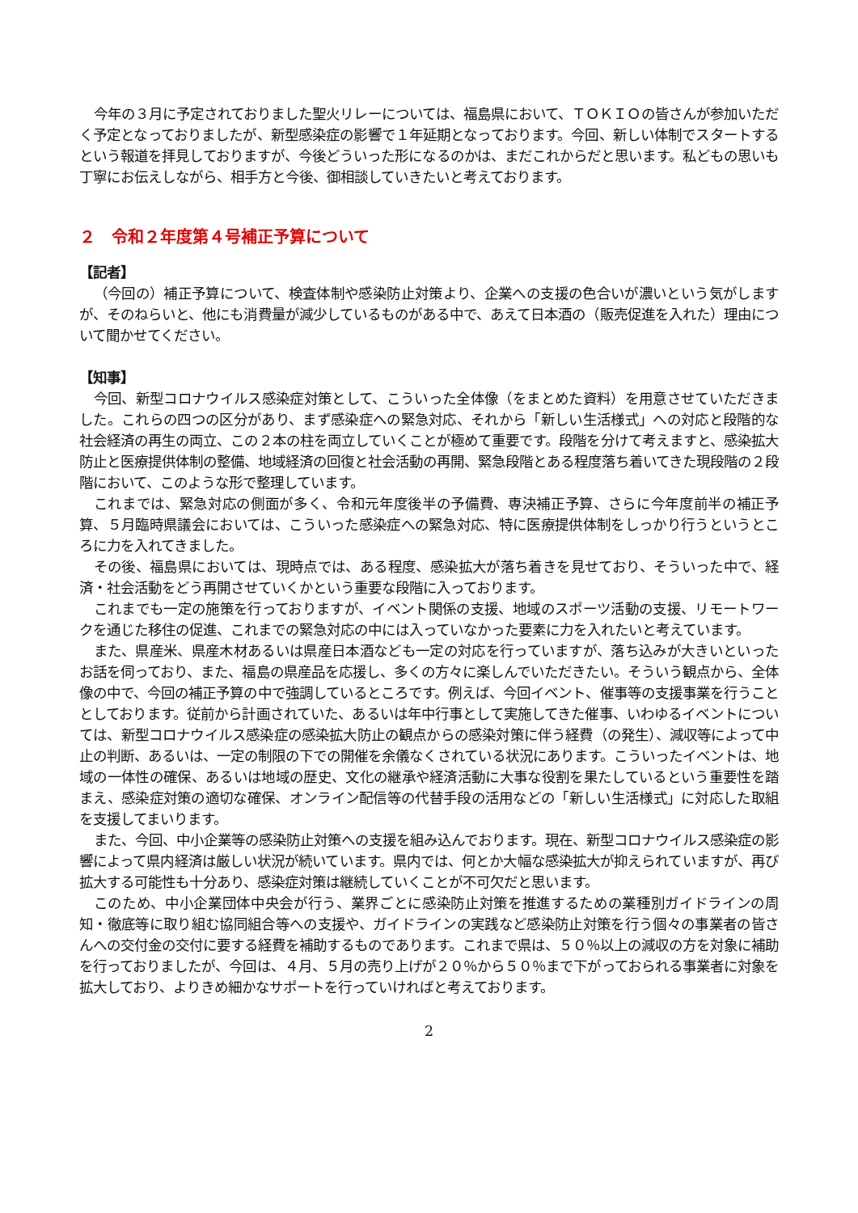今年の３月に予定されておりました聖火リレーについては、福島県において、ＴＯＫＩＯの皆さんが参加いただく予定となっておりましたが、新型感染症の影響で１年延期となっております。今回、新しい体制でスタートするという報道を拝見しておりますが、今後どういった形になるのかは、まだこれからだと思います。私どもの思いも丁寧にお伝えしながら、相手方と今後、御相談していきたいと考えております。
２　令和２年度第４号補正予算について
【記者】
（今回の）補正予算について、検査体制や感染防止対策より、企業への支援の色合いが濃いという気がしますが、そのねらいと、他にも消費量が減少しているものがある中で、あえて日本酒の（販売促進を入れた）理由について聞かせてください。
【知事】
今回、新型コロナウイルス感染症対策として、こういった全体像（をまとめた資料）を用意させていただきました。これらの四つの区分があり、まず感染症への緊急対応、それから「新しい生活様式」への対応と段階的な社会経済の再生の両立、この２本の柱を両立していくことが極めて重要です。段階を分けて考えますと、感染拡大防止と医療提供体制の整備、地域経済の回復と社会活動の再開、緊急段階とある程度落ち着いてきた現段階の２段階において、このような形で整理しています。
これまでは、緊急対応の側面が多く、令和元年度後半の予備費、専決補正予算、さらに今年度前半の補正予算、５月臨時県議会においては、こういった感染症への緊急対応、特に医療提供体制をしっかり行うというところに力を入れてきました。
その後、福島県においては、現時点では、ある程度、感染拡大が落ち着きを見せており、そういった中で、経済・社会活動をどう再開させていくかという重要な段階に入っております。
これまでも一定の施策を行っておりますが、イベント関係の支援、地域のスポーツ活動の支援、リモートワークを通じた移住の促進、これまでの緊急対応の中には入っていなかった要素に力を入れたいと考えています。
また、県産米、県産木材あるいは県産日本酒なども一定の対応を行っていますが、落ち込みが大きいといったお話を伺っており、また、福島の県産品を応援し、多くの方々に楽しんでいただきたい。そういう観点から、全体像の中で、今回の補正予算の中で強調しているところです。例えば、今回イベント、催事等の支援事業を行うこととしております。従前から計画されていた、あるいは年中行事として実施してきた催事、いわゆるイベントについては、新型コロナウイルス感染症の感染拡大防止の観点からの感染対策に伴う経費（の発生）、減収等によって中止の判断、あるいは、一定の制限の下での開催を余儀なくされている状況にあります。こういったイベントは、地域の一体性の確保、あるいは地域の歴史、文化の継承や経済活動に大事な役割を果たしているという重要性を踏まえ、感染症対策の適切な確保、オンライン配信等の代替手段の活用などの「新しい生活様式」に対応した取組を支援してまいります。
また、今回、中小企業等の感染防止対策への支援を組み込んでおります。現在、新型コロナウイルス感染症の影響によって県内経済は厳しい状況が続いています。県内では、何とか大幅な感染拡大が抑えられていますが、再び拡大する可能性も十分あり、感染症対策は継続していくことが不可欠だと思います。
このため、中小企業団体中央会が行う、業界ごとに感染防止対策を推進するための業種別ガイドラインの周知・徹底等に取り組む協同組合等への支援や、ガイドラインの実践など感染防止対策を行う個々の事業者の皆さんへの交付金の交付に要する経費を補助するものであります。これまで県は、５０％以上の減収の方を対象に補助を行っておりましたが、今回は、４月、５月の売り上げが２０％から５０％まで下がっておられる事業者に対象を拡大しており、よりきめ細かなサポートを行っていければと考えております。
2